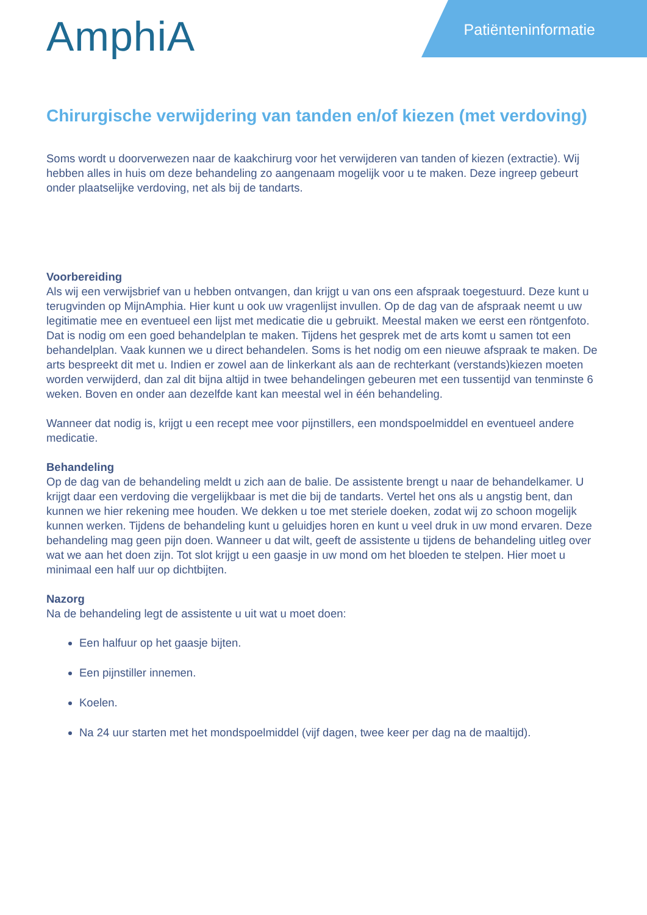AmphiA
Patiënteninformatie
Chirurgische verwijdering van tanden en/of kiezen (met verdoving)
Soms wordt u doorverwezen naar de kaakchirurg voor het verwijderen van tanden of kiezen (extractie). Wij hebben alles in huis om deze behandeling zo aangenaam mogelijk voor u te maken. Deze ingreep gebeurt onder plaatselijke verdoving, net als bij de tandarts.
Voorbereiding
Als wij een verwijsbrief van u hebben ontvangen, dan krijgt u van ons een afspraak toegestuurd. Deze kunt u terugvinden op MijnAmphia. Hier kunt u ook uw vragenlijst invullen. Op de dag van de afspraak neemt u uw legitimatie mee en eventueel een lijst met medicatie die u gebruikt. Meestal maken we eerst een röntgenfoto. Dat is nodig om een goed behandelplan te maken. Tijdens het gesprek met de arts komt u samen tot een behandelplan. Vaak kunnen we u direct behandelen. Soms is het nodig om een nieuwe afspraak te maken. De arts bespreekt dit met u. Indien er zowel aan de linkerkant als aan de rechterkant (verstands)kiezen moeten worden verwijderd, dan zal dit bijna altijd in twee behandelingen gebeuren met een tussentijd van tenminste 6 weken. Boven en onder aan dezelfde kant kan meestal wel in één behandeling.
Wanneer dat nodig is, krijgt u een recept mee voor pijnstillers, een mondspoelmiddel en eventueel andere medicatie.
Behandeling
Op de dag van de behandeling meldt u zich aan de balie. De assistente brengt u naar de behandelkamer. U krijgt daar een verdoving die vergelijkbaar is met die bij de tandarts. Vertel het ons als u angstig bent, dan kunnen we hier rekening mee houden. We dekken u toe met steriele doeken, zodat wij zo schoon mogelijk kunnen werken. Tijdens de behandeling kunt u geluidjes horen en kunt u veel druk in uw mond ervaren. Deze behandeling mag geen pijn doen. Wanneer u dat wilt, geeft de assistente u tijdens de behandeling uitleg over wat we aan het doen zijn. Tot slot krijgt u een gaasje in uw mond om het bloeden te stelpen. Hier moet u minimaal een half uur op dichtbijten.
Nazorg
Na de behandeling legt de assistente u uit wat u moet doen:
Een halfuur op het gaasje bijten.
Een pijnstiller innemen.
Koelen.
Na 24 uur starten met het mondspoelmiddel (vijf dagen, twee keer per dag na de maaltijd).